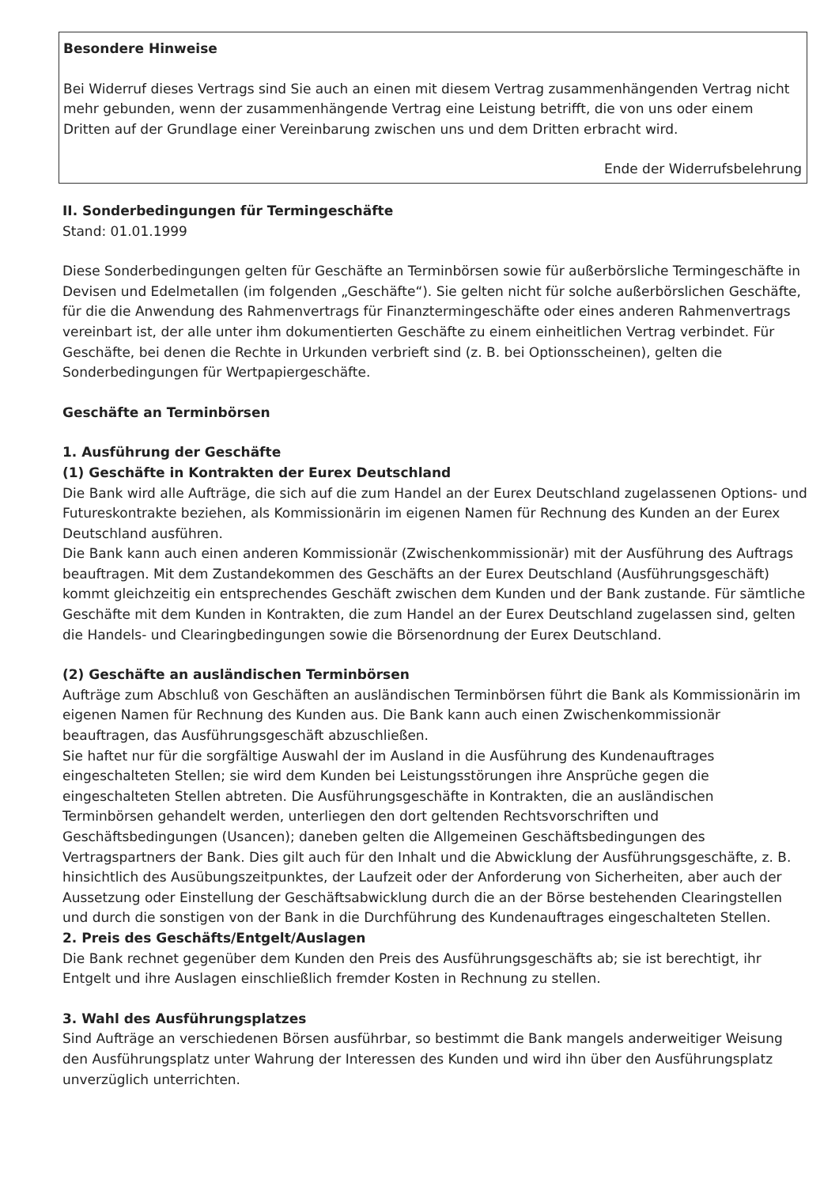Besondere Hinweise
Bei Widerruf dieses Vertrags sind Sie auch an einen mit diesem Vertrag zusammenhängenden Vertrag nicht mehr gebunden, wenn der zusammenhängende Vertrag eine Leistung betrifft, die von uns oder einem Dritten auf der Grundlage einer Vereinbarung zwischen uns und dem Dritten erbracht wird.
Ende der Widerrufsbelehrung
II. Sonderbedingungen für Termingeschäfte
Stand: 01.01.1999
Diese Sonderbedingungen gelten für Geschäfte an Terminbörsen sowie für außerbörsliche Termingeschäfte in Devisen und Edelmetallen (im folgenden „Geschäfte“). Sie gelten nicht für solche außerbörslichen Geschäfte, für die die Anwendung des Rahmenvertrags für Finanztermingeschäfte oder eines anderen Rahmenvertrags vereinbart ist, der alle unter ihm dokumentierten Geschäfte zu einem einheitlichen Vertrag verbindet. Für Geschäfte, bei denen die Rechte in Urkunden verbrieft sind (z. B. bei Optionsscheinen), gelten die Sonderbedingungen für Wertpapiergeschäfte.
Geschäfte an Terminbörsen
1. Ausführung der Geschäfte
(1) Geschäfte in Kontrakten der Eurex Deutschland
Die Bank wird alle Aufträge, die sich auf die zum Handel an der Eurex Deutschland zugelassenen Options- und Futureskontrakte beziehen, als Kommissionärin im eigenen Namen für Rechnung des Kunden an der Eurex Deutschland ausführen.
Die Bank kann auch einen anderen Kommissionär (Zwischenkommissionär) mit der Ausführung des Auftrags beauftragen. Mit dem Zustandekommen des Geschäfts an der Eurex Deutschland (Ausführungsgeschäft) kommt gleichzeitig ein entsprechendes Geschäft zwischen dem Kunden und der Bank zustande. Für sämtliche Geschäfte mit dem Kunden in Kontrakten, die zum Handel an der Eurex Deutschland zugelassen sind, gelten die Handels- und Clearingbedingungen sowie die Börsenordnung der Eurex Deutschland.
(2) Geschäfte an ausländischen Terminbörsen
Aufträge zum Abschluß von Geschäften an ausländischen Terminbörsen führt die Bank als Kommissionärin im eigenen Namen für Rechnung des Kunden aus. Die Bank kann auch einen Zwischenkommissionär beauftragen, das Ausführungsgeschäft abzuschließen.
Sie haftet nur für die sorgfältige Auswahl der im Ausland in die Ausführung des Kundenauftrages eingeschalteten Stellen; sie wird dem Kunden bei Leistungsstörungen ihre Ansprüche gegen die eingeschalteten Stellen abtreten. Die Ausführungsgeschäfte in Kontrakten, die an ausländischen Terminbörsen gehandelt werden, unterliegen den dort geltenden Rechtsvorschriften und Geschäftsbedingungen (Usancen); daneben gelten die Allgemeinen Geschäftsbedingungen des Vertragspartners der Bank. Dies gilt auch für den Inhalt und die Abwicklung der Ausführungsgeschäfte, z. B. hinsichtlich des Ausübungszeitpunktes, der Laufzeit oder der Anforderung von Sicherheiten, aber auch der Aussetzung oder Einstellung der Geschäftsabwicklung durch die an der Börse bestehenden Clearingstellen und durch die sonstigen von der Bank in die Durchführung des Kundenauftrages eingeschalteten Stellen.
2. Preis des Geschäfts/Entgelt/Auslagen
Die Bank rechnet gegenüber dem Kunden den Preis des Ausführungsgeschäfts ab; sie ist berechtigt, ihr Entgelt und ihre Auslagen einschließlich fremder Kosten in Rechnung zu stellen.
3. Wahl des Ausführungsplatzes
Sind Aufträge an verschiedenen Börsen ausführbar, so bestimmt die Bank mangels anderweitiger Weisung den Ausführungsplatz unter Wahrung der Interessen des Kunden und wird ihn über den Ausführungsplatz unverzüglich unterrichten.